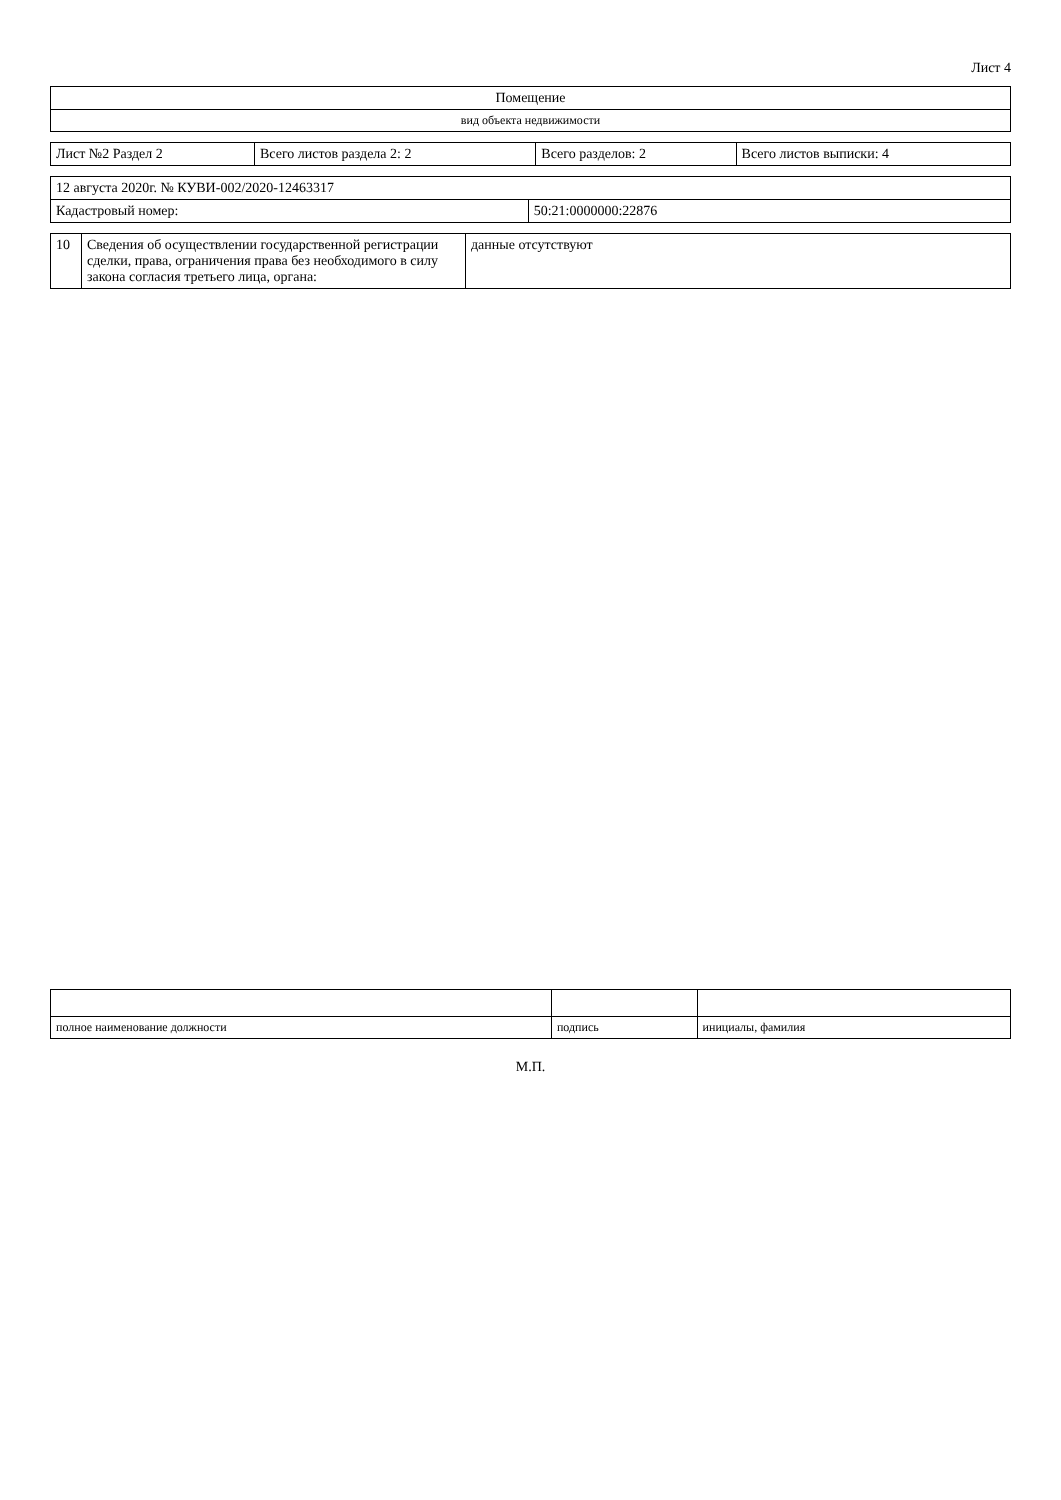Лист 4
| Помещение |
| вид объекта недвижимости |
| Лист №2 Раздел 2 | Всего листов раздела 2: 2 | Всего разделов: 2 | Всего листов выписки: 4 |
| 12 августа 2020г. № КУВИ-002/2020-12463317 | |
| Кадастровый номер: | 50:21:0000000:22876 |
| 10 | Сведения об осуществлении государственной регистрации сделки, права, ограничения права без необходимого в силу закона согласия третьего лица, органа: | данные отсутствуют |
| полное наименование должности | подпись | инициалы, фамилия |
М.П.